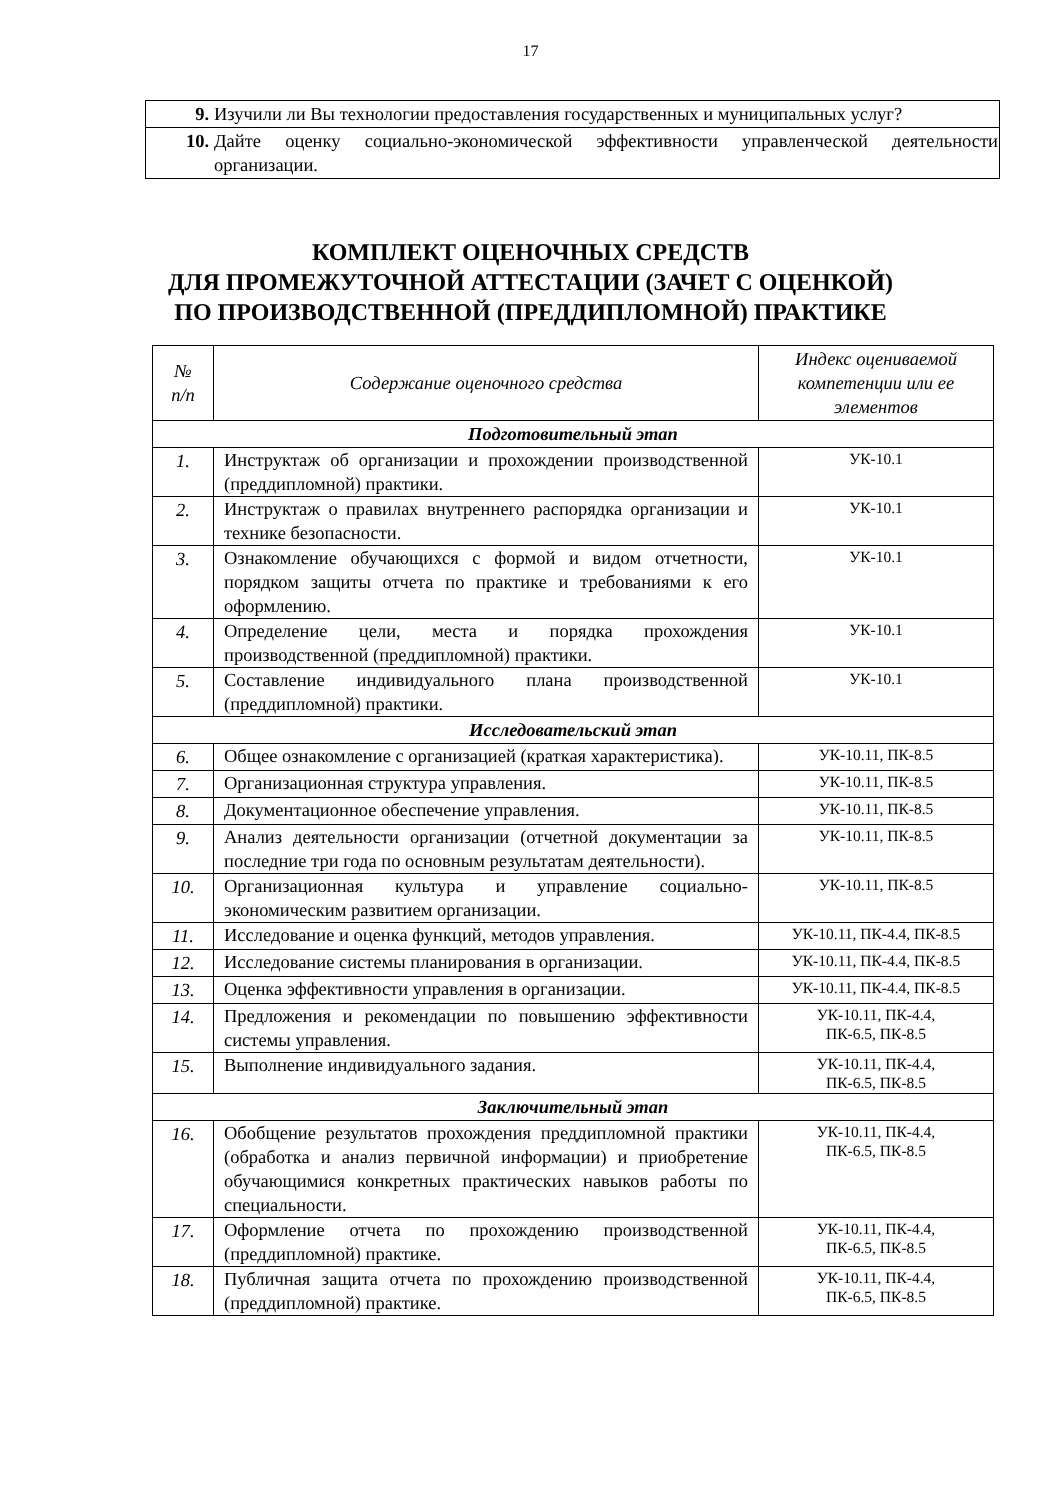17
| 9. | Изучили ли Вы технологии предоставления государственных и муниципальных услуг? |
| 10. | Дайте оценку социально-экономической эффективности управленческой деятельности организации. |
КОМПЛЕКТ ОЦЕНОЧНЫХ СРЕДСТВ
ДЛЯ ПРОМЕЖУТОЧНОЙ АТТЕСТАЦИИ (ЗАЧЕТ С ОЦЕНКОЙ)
ПО ПРОИЗВОДСТВЕННОЙ (ПРЕДДИПЛОМНОЙ) ПРАКТИКЕ
| № п/п | Содержание оценочного средства | Индекс оцениваемой компетенции или ее элементов |
| --- | --- | --- |
| Подготовительный этап | | |
| 1. | Инструктаж об организации и прохождении производственной (преддипломной) практики. | УК-10.1 |
| 2. | Инструктаж о правилах внутреннего распорядка организации и технике безопасности. | УК-10.1 |
| 3. | Ознакомление обучающихся с формой и видом отчетности, порядком защиты отчета по практике и требованиями к его оформлению. | УК-10.1 |
| 4. | Определение цели, места и порядка прохождения производственной (преддипломной) практики. | УК-10.1 |
| 5. | Составление индивидуального плана производственной (преддипломной) практики. | УК-10.1 |
| Исследовательский этап | | |
| 6. | Общее ознакомление с организацией (краткая характеристика). | УК-10.11, ПК-8.5 |
| 7. | Организационная структура управления. | УК-10.11, ПК-8.5 |
| 8. | Документационное обеспечение управления. | УК-10.11, ПК-8.5 |
| 9. | Анализ деятельности организации (отчетной документации за последние три года по основным результатам деятельности). | УК-10.11, ПК-8.5 |
| 10. | Организационная культура и управление социально-экономическим развитием организации. | УК-10.11, ПК-8.5 |
| 11. | Исследование и оценка функций, методов управления. | УК-10.11, ПК-4.4, ПК-8.5 |
| 12. | Исследование системы планирования в организации. | УК-10.11, ПК-4.4, ПК-8.5 |
| 13. | Оценка эффективности управления в организации. | УК-10.11, ПК-4.4, ПК-8.5 |
| 14. | Предложения и рекомендации по повышению эффективности системы управления. | УК-10.11, ПК-4.4, ПК-6.5, ПК-8.5 |
| 15. | Выполнение индивидуального задания. | УК-10.11, ПК-4.4, ПК-6.5, ПК-8.5 |
| Заключительный этап | | |
| 16. | Обобщение результатов прохождения преддипломной практики (обработка и анализ первичной информации) и приобретение обучающимися конкретных практических навыков работы по специальности. | УК-10.11, ПК-4.4, ПК-6.5, ПК-8.5 |
| 17. | Оформление отчета по прохождению производственной (преддипломной) практике. | УК-10.11, ПК-4.4, ПК-6.5, ПК-8.5 |
| 18. | Публичная защита отчета по прохождению производственной (преддипломной) практике. | УК-10.11, ПК-4.4, ПК-6.5, ПК-8.5 |